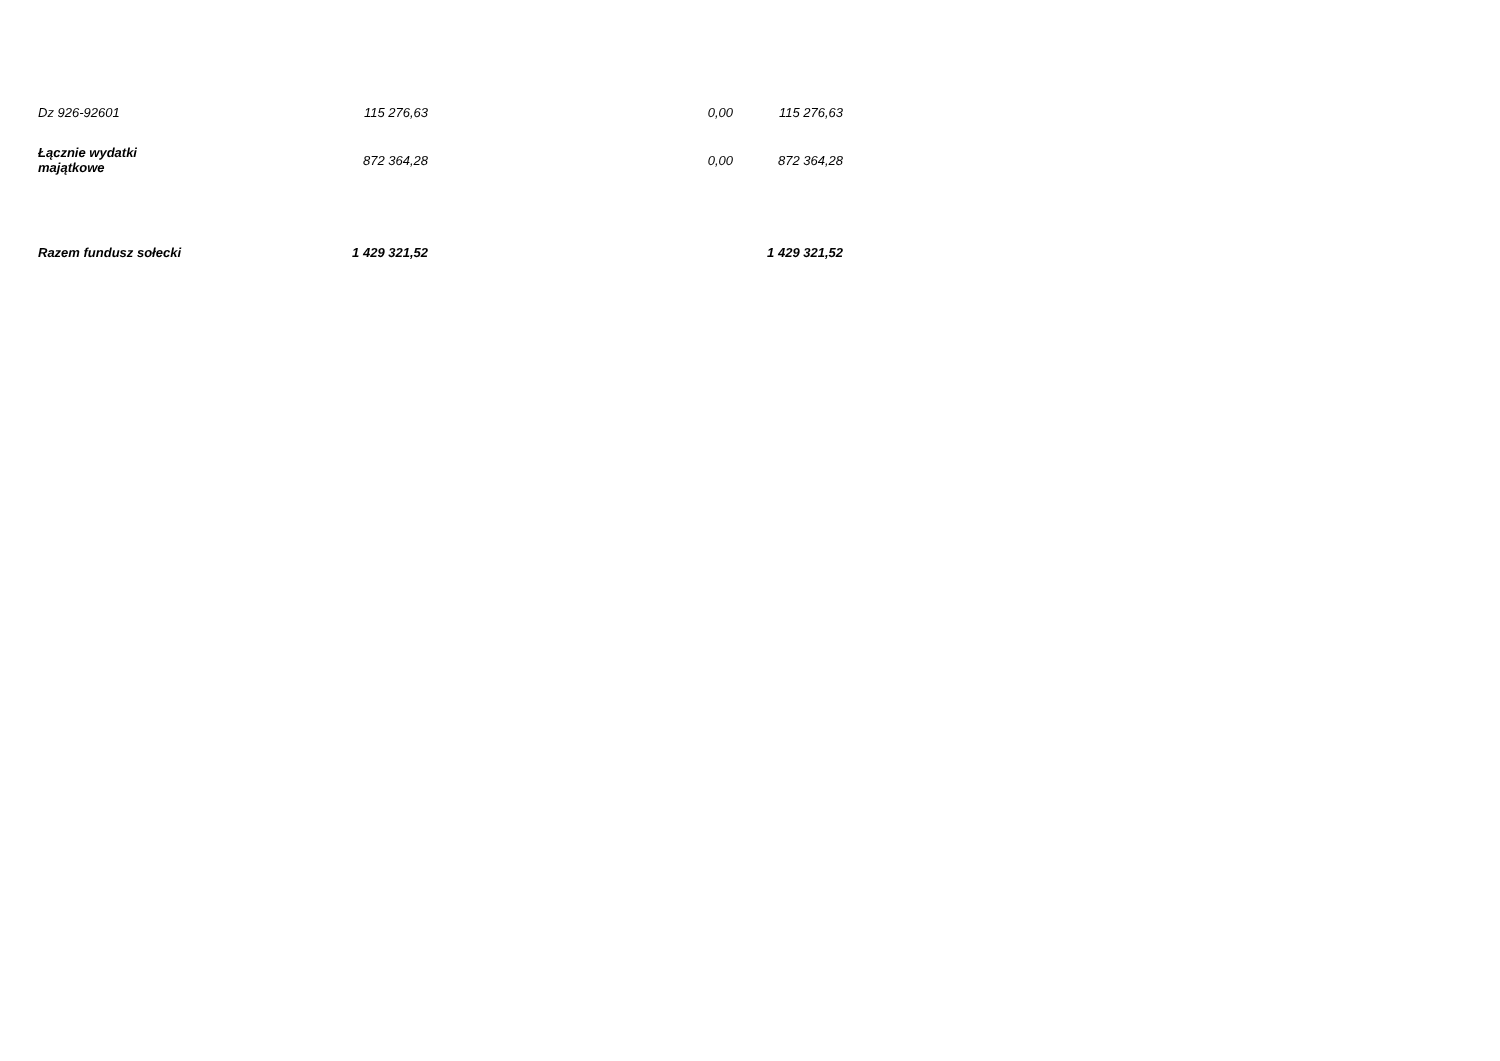| Dz 926-92601 | 115 276,63 | 0,00 | 115 276,63 |
| Łącznie wydatki majątkowe | 872 364,28 | 0,00 | 872 364,28 |
| Razem fundusz sołecki | 1 429 321,52 | | 1 429 321,52 |